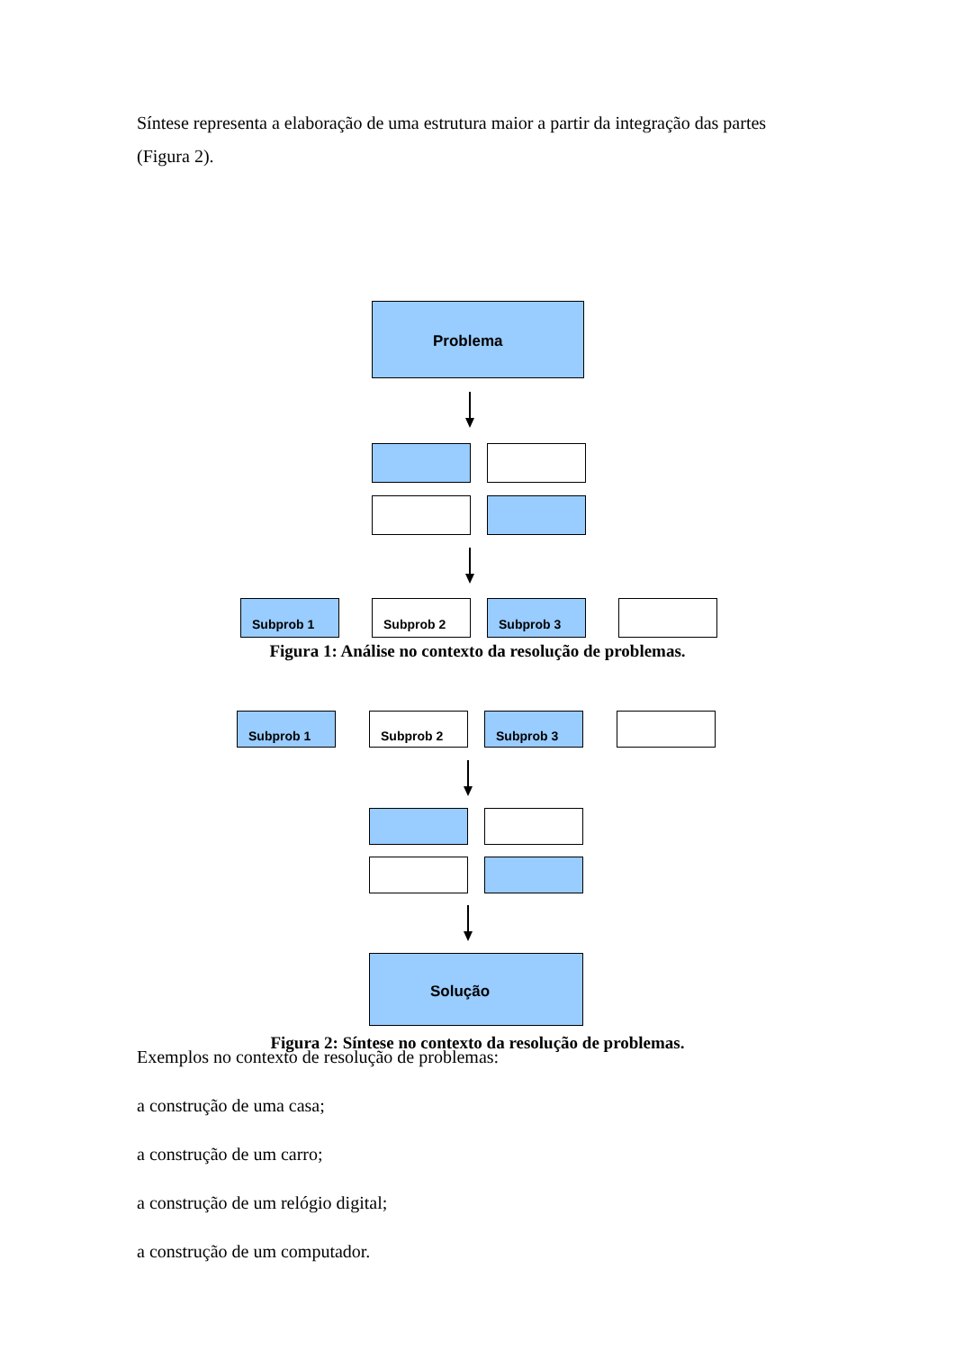Síntese representa a elaboração de uma estrutura maior a partir da integração das partes (Figura 2).
Problema
Subprob 1 Subprob 2 Subprob 3
Figura 1: Análise no contexto da resolução de problemas.
Subprob 1 Subprob 2 Subprob 3
Solução
Figura 2: Síntese no contexto da resolução de problemas.
Exemplos no contexto de resolução de problemas:
a construção de uma casa;
a construção de um carro;
a construção de um relógio digital;
a construção de um computador.